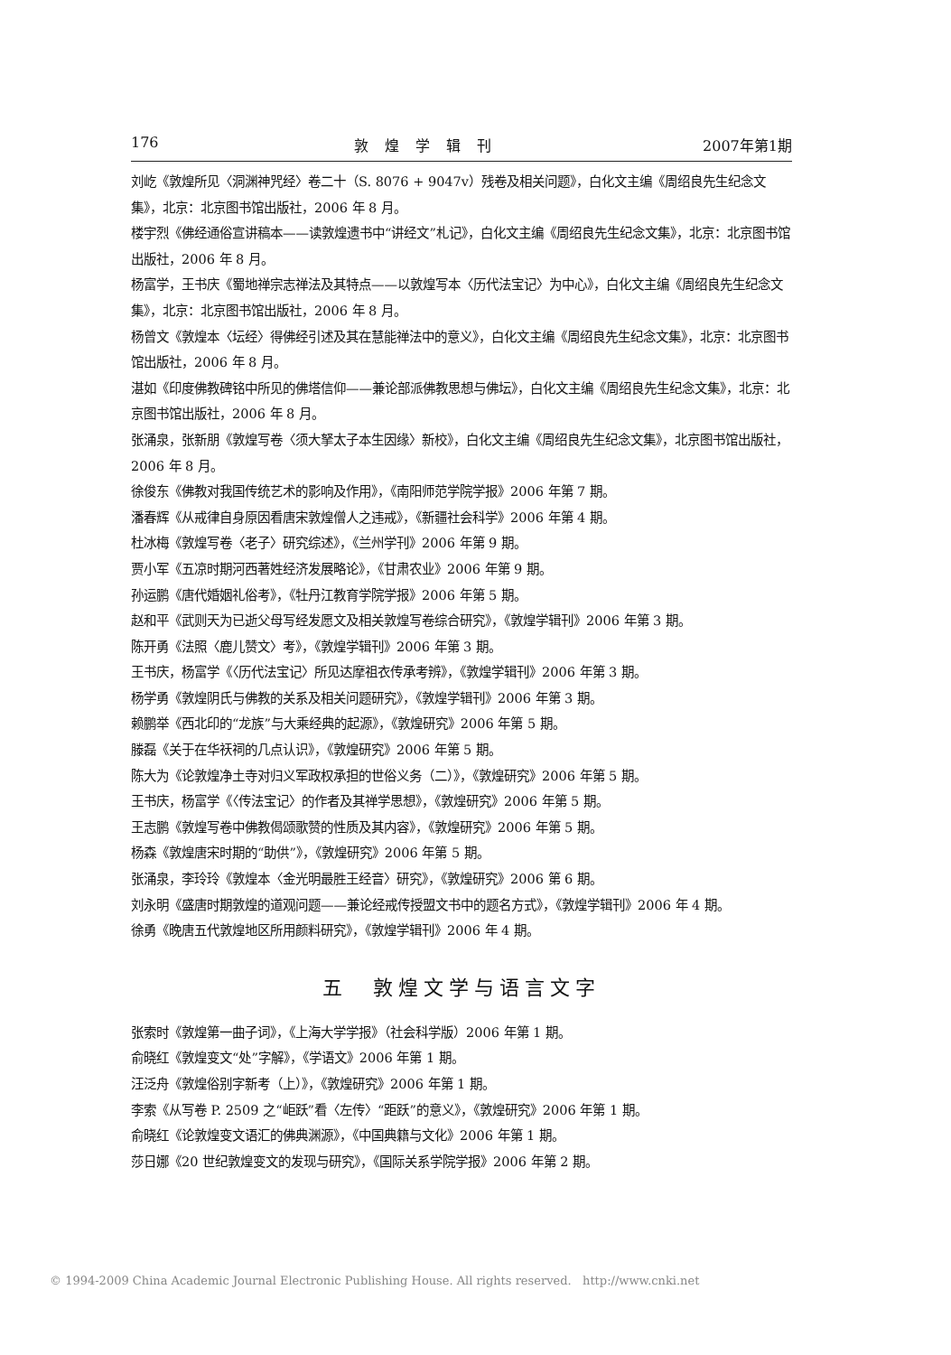176 敦煌学辑刊 2007年第1期
刘屹《敦煌所见〈洞渊神咒经〉卷二十（S. 8076 + 9047v）残卷及相关问题》，白化文主编《周绍良先生纪念文集》，北京：北京图书馆出版社，2006 年 8 月。
楼宇烈《佛经通俗宣讲稿本——读敦煌遗书中“讲经文”札记》，白化文主编《周绍良先生纪念文集》，北京：北京图书馆出版社，2006 年 8 月。
杨富学，王书庆《蜀地禅宗志禅法及其特点——以敦煌写本〈历代法宝记〉为中心》，白化文主编《周绍良先生纪念文集》，北京：北京图书馆出版社，2006 年 8 月。
杨曾文《敦煌本〈坛经〉得佛经引述及其在慧能禅法中的意义》，白化文主编《周绍良先生纪念文集》，北京：北京图书馆出版社，2006 年 8 月。
湛如《印度佛教碑铭中所见的佛塔信仰——兼论部派佛教思想与佛坛》，白化文主编《周绍良先生纪念文集》，北京：北京图书馆出版社，2006 年 8 月。
张涌泉，张新朋《敦煌写卷〈须大拏太子本生因缘〉新校》，白化文主编《周绍良先生纪念文集》，北京图书馆出版社，2006 年 8 月。
徐俊东《佛教对我国传统艺术的影响及作用》，《南阳师范学院学报》2006 年第 7 期。
潘春辉《从戒律自身原因看唐宋敦煌僧人之违戒》，《新疆社会科学》2006 年第 4 期。
杜冰梅《敦煌写卷〈老子〉研究综述》，《兰州学刊》2006 年第 9 期。
贾小军《五凉时期河西著姓经济发展略论》，《甘肃农业》2006 年第 9 期。
孙运鹏《唐代婚姻礼俗考》，《牡丹江教育学院学报》2006 年第 5 期。
赵和平《武则天为已逝父母写经发愿文及相关敦煌写卷综合研究》，《敦煌学辑刊》2006 年第 3 期。
陈开勇《法照〈鹿儿赞文〉考》，《敦煌学辑刊》2006 年第 3 期。
王书庆，杨富学《〈历代法宝记〉所见达摩祖衣传承考辨》，《敦煌学辑刊》2006 年第 3 期。
杨学勇《敦煌阴氏与佛教的关系及相关问题研究》，《敦煌学辑刊》2006 年第 3 期。
赖鹏举《西北印的“龙族”与大乘经典的起源》，《敦煌研究》2006 年第 5 期。
滕磊《关于在华祆祠的几点认识》，《敦煌研究》2006 年第 5 期。
陈大为《论敦煌净土寺对归义军政权承担的世俗义务（二）》，《敦煌研究》2006 年第 5 期。
王书庆，杨富学《〈传法宝记〉的作者及其禅学思想》，《敦煌研究》2006 年第 5 期。
王志鹏《敦煌写卷中佛教偈颂歌赞的性质及其内容》，《敦煌研究》2006 年第 5 期。
杨森《敦煌唐宋时期的“助供”》，《敦煌研究》2006 年第 5 期。
张涌泉，李玲玲《敦煌本〈金光明最胜王经音〉研究》，《敦煌研究》2006 第 6 期。
刘永明《盛唐时期敦煌的道观问题——兼论经戒传授盟文书中的题名方式》，《敦煌学辑刊》2006 年 4 期。
徐勇《晚唐五代敦煌地区所用颜料研究》，《敦煌学辑刊》2006 年 4 期。
五　敦煌文学与语言文字
张索时《敦煌第一曲子词》，《上海大学学报》（社会科学版）2006 年第 1 期。
俞晓红《敦煌变文“处”字解》，《学语文》2006 年第 1 期。
汪泛舟《敦煌俗别字新考（上）》，《敦煌研究》2006 年第 1 期。
李索《从写卷 P. 2509 之“岠跃”看〈左传〉“距跃”的意义》，《敦煌研究》2006 年第 1 期。
俞晓红《论敦煌变文语汇的佛典渊源》，《中国典籍与文化》2006 年第 1 期。
莎日娜《20 世纪敦煌变文的发现与研究》，《国际关系学院学报》2006 年第 2 期。
© 1994-2009 China Academic Journal Electronic Publishing House. All rights reserved. http://www.cnki.net